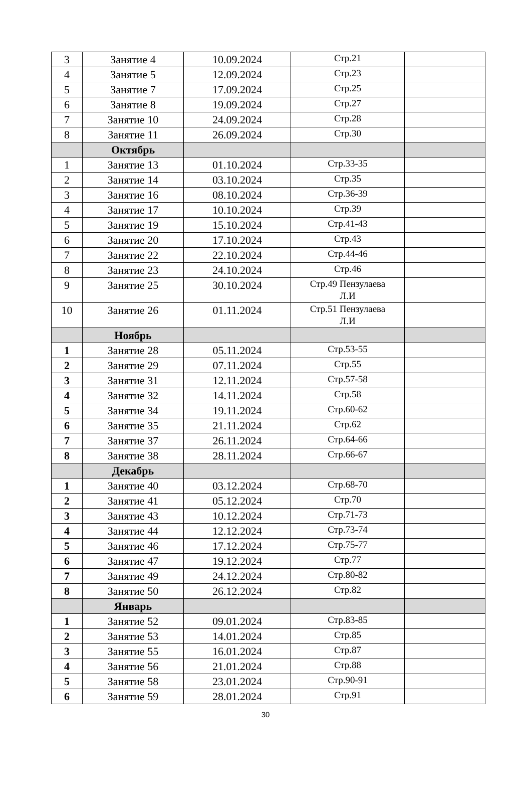| 3 | Занятие 4 | 10.09.2024 | Стр.21 | |
| 4 | Занятие 5 | 12.09.2024 | Стр.23 | |
| 5 | Занятие 7 | 17.09.2024 | Стр.25 | |
| 6 | Занятие 8 | 19.09.2024 | Стр.27 | |
| 7 | Занятие 10 | 24.09.2024 | Стр.28 | |
| 8 | Занятие 11 | 26.09.2024 | Стр.30 | |
| | Октябрь | | | |
| 1 | Занятие 13 | 01.10.2024 | Стр.33-35 | |
| 2 | Занятие 14 | 03.10.2024 | Стр.35 | |
| 3 | Занятие 16 | 08.10.2024 | Стр.36-39 | |
| 4 | Занятие 17 | 10.10.2024 | Стр.39 | |
| 5 | Занятие 19 | 15.10.2024 | Стр.41-43 | |
| 6 | Занятие 20 | 17.10.2024 | Стр.43 | |
| 7 | Занятие 22 | 22.10.2024 | Стр.44-46 | |
| 8 | Занятие 23 | 24.10.2024 | Стр.46 | |
| 9 | Занятие 25 | 30.10.2024 | Стр.49 Пензулаева Л.И | |
| 10 | Занятие 26 | 01.11.2024 | Стр.51 Пензулаева Л.И | |
| | Ноябрь | | | |
| 1 | Занятие 28 | 05.11.2024 | Стр.53-55 | |
| 2 | Занятие 29 | 07.11.2024 | Стр.55 | |
| 3 | Занятие 31 | 12.11.2024 | Стр.57-58 | |
| 4 | Занятие 32 | 14.11.2024 | Стр.58 | |
| 5 | Занятие 34 | 19.11.2024 | Стр.60-62 | |
| 6 | Занятие 35 | 21.11.2024 | Стр.62 | |
| 7 | Занятие 37 | 26.11.2024 | Стр.64-66 | |
| 8 | Занятие 38 | 28.11.2024 | Стр.66-67 | |
| | Декабрь | | | |
| 1 | Занятие 40 | 03.12.2024 | Стр.68-70 | |
| 2 | Занятие 41 | 05.12.2024 | Стр.70 | |
| 3 | Занятие 43 | 10.12.2024 | Стр.71-73 | |
| 4 | Занятие 44 | 12.12.2024 | Стр.73-74 | |
| 5 | Занятие 46 | 17.12.2024 | Стр.75-77 | |
| 6 | Занятие 47 | 19.12.2024 | Стр.77 | |
| 7 | Занятие 49 | 24.12.2024 | Стр.80-82 | |
| 8 | Занятие 50 | 26.12.2024 | Стр.82 | |
| | Январь | | | |
| 1 | Занятие 52 | 09.01.2024 | Стр.83-85 | |
| 2 | Занятие 53 | 14.01.2024 | Стр.85 | |
| 3 | Занятие 55 | 16.01.2024 | Стр.87 | |
| 4 | Занятие 56 | 21.01.2024 | Стр.88 | |
| 5 | Занятие 58 | 23.01.2024 | Стр.90-91 | |
| 6 | Занятие 59 | 28.01.2024 | Стр.91 | |
30